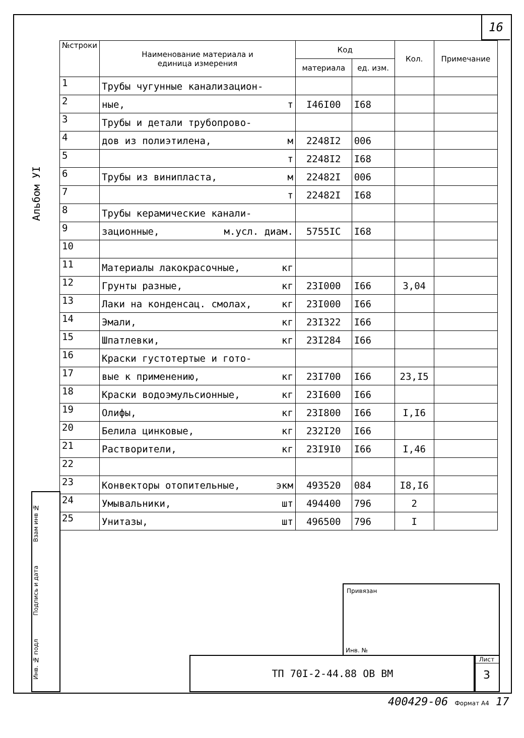16
Альбом УI
Инв. № подл Подпись и дата Взам инв №
| №строки | Наименование материала и единица измерения | Код | | Кол. | Примечание |
| --- | --- | --- | --- | --- | --- |
| | | материала | ед. изм. | | |
| 1 | Трубы чугунные канализацион- | | | | |
| 2 | ные, т | I46I00 | I68 | | |
| 3 | Трубы и детали трубопрово- | | | | |
| 4 | дов из полиэтилена, м | 2248I2 | 006 | | |
| 5 | т | 2248I2 | I68 | | |
| 6 | Трубы из винипласта, м | 22482I | 006 | | |
| 7 | т | 22482I | I68 | | |
| 8 | Трубы керамические канали- | | | | |
| 9 | зационные, м.усл. диам. | 5755IC | I68 | | |
| 10 | | | | | |
| 11 | Материалы лакокрасочные, кг | | | | |
| 12 | Грунты разные, кг | 23I000 | I66 | 3,04 | |
| 13 | Лаки на конденсац. смолах, кг | 23I000 | I66 | | |
| 14 | Эмали, кг | 23I322 | I66 | | |
| 15 | Шпатлевки, кг | 23I284 | I66 | | |
| 16 | Краски густотертые и гото- | | | | |
| 17 | вые к применению, кг | 23I700 | I66 | 23,I5 | |
| 18 | Краски водоэмульсионные, кг | 23I600 | I66 | | |
| 19 | Олифы, кг | 23I800 | I66 | I,I6 | |
| 20 | Белила цинковые, кг | 232I20 | I66 | | |
| 21 | Растворители, кг | 23I9I0 | I66 | I,46 | |
| 22 | | | | | |
| 23 | Конвекторы отопительные, экм | 493520 | 084 | I8,I6 | |
| 24 | Умывальники, шт | 494400 | 796 | 2 | |
| 25 | Унитазы, шт | 496500 | 796 | I | |
Привязан
Инв. №
ТП 70I-2-44.88 ОВ ВМ
Лист
3
400429-06 Формат А4 17